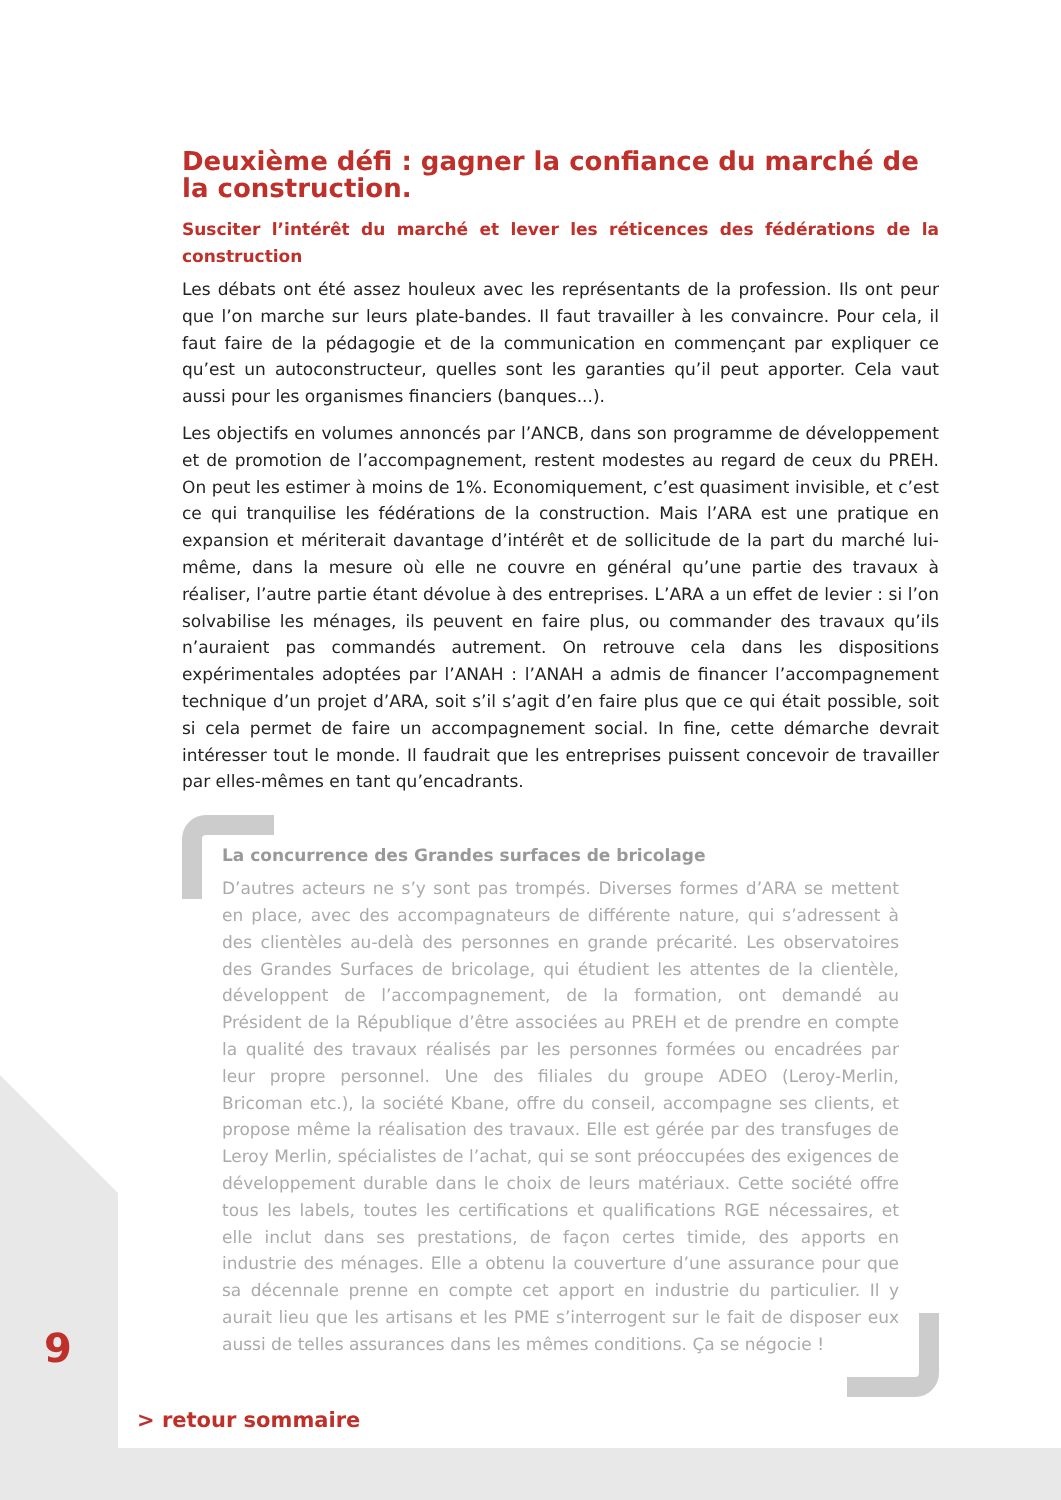Deuxième défi : gagner la confiance du marché de la construction.
Susciter l’intérêt du marché et lever les réticences des fédérations de la construction
Les débats ont été assez houleux avec les représentants de la profession. Ils ont peur que l’on marche sur leurs plate-bandes. Il faut travailler à les convaincre. Pour cela, il faut faire de la pédagogie et de la communication en commençant par expliquer ce qu’est un autoconstructeur, quelles sont les garanties qu’il peut apporter. Cela vaut aussi pour les organismes financiers (banques...).
Les objectifs en volumes annoncés par l’ANCB, dans son programme de développement et de promotion de l’accompagnement, restent modestes au regard de ceux du PREH. On peut les estimer à moins de 1%. Economiquement, c’est quasiment invisible, et c’est ce qui tranquilise les fédérations de la construction. Mais l’ARA est une pratique en expansion et mériterait davantage d’intérêt et de sollicitude de la part du marché lui-même, dans la mesure où elle ne couvre en général qu’une partie des travaux à réaliser, l’autre partie étant dévolue à des entreprises. L’ARA a un effet de levier : si l’on solvabilise les ménages, ils peuvent en faire plus, ou commander des travaux qu’ils n’auraient pas commandés autrement. On retrouve cela dans les dispositions expérimentales adoptées par l’ANAH : l’ANAH a admis de financer l’accompagnement technique d’un projet d’ARA, soit s’il s’agit d’en faire plus que ce qui était possible, soit si cela permet de faire un accompagnement social. In fine, cette démarche devrait intéresser tout le monde. Il faudrait que les entreprises puissent concevoir de travailler par elles-mêmes en tant qu’encadrants.
La concurrence des Grandes surfaces de bricolage
D’autres acteurs ne s’y sont pas trompés. Diverses formes d’ARA se mettent en place, avec des accompagnateurs de différente nature, qui s’adressent à des clientèles au-delà des personnes en grande précarité. Les observatoires des Grandes Surfaces de bricolage, qui étudient les attentes de la clientèle, développent de l’accompagnement, de la formation, ont demandé au Président de la République d’être associées au PREH et de prendre en compte la qualité des travaux réalisés par les personnes formées ou encadrées par leur propre personnel. Une des filiales du groupe ADEO (Leroy-Merlin, Bricoman etc.), la société Kbane, offre du conseil, accompagne ses clients, et propose même la réalisation des travaux. Elle est gérée par des transfuges de Leroy Merlin, spécialistes de l’achat, qui se sont préoccupées des exigences de développement durable dans le choix de leurs matériaux. Cette société offre tous les labels, toutes les certifications et qualifications RGE nécessaires, et elle inclut dans ses prestations, de façon certes timide, des apports en industrie des ménages. Elle a obtenu la couverture d’une assurance pour que sa décennale prenne en compte cet apport en industrie du particulier. Il y aurait lieu que les artisans et les PME s’interrogent sur le fait de disposer eux aussi de telles assurances dans les mêmes conditions. Ça se négocie !
9
> retour sommaire